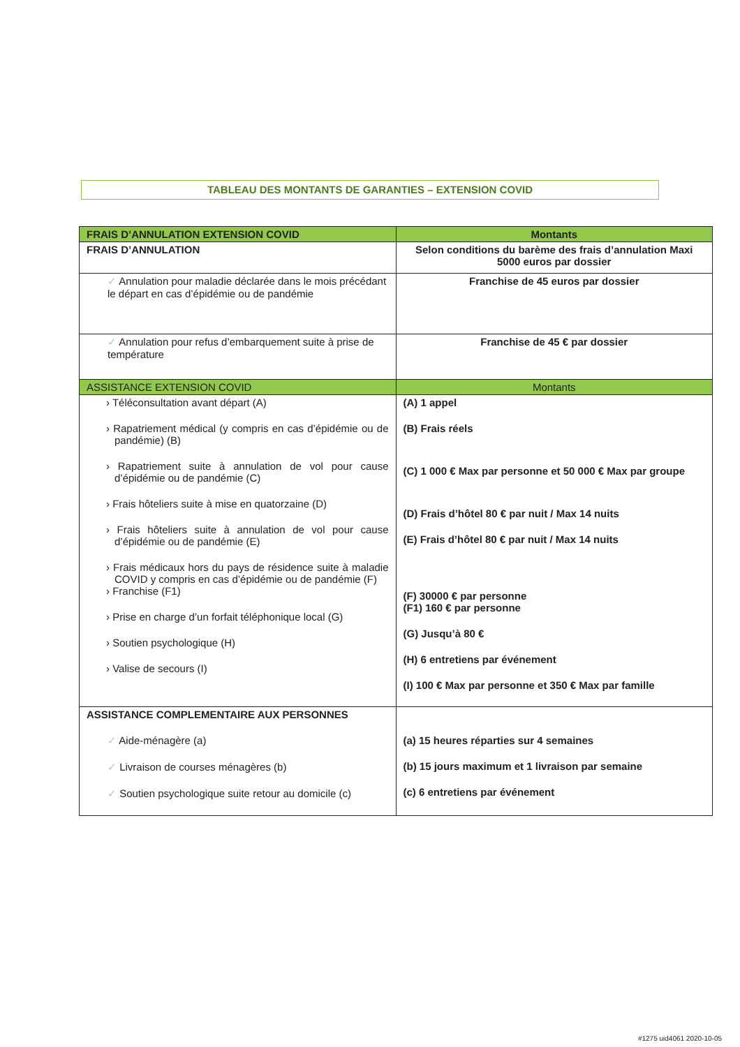TABLEAU DES MONTANTS DE GARANTIES – EXTENSION COVID
| FRAIS D’ANNULATION EXTENSION COVID | Montants |
| --- | --- |
| FRAIS D’ANNULATION | Selon conditions du barème des frais d’annulation Maxi 5000 euros par dossier |
| ✓ Annulation pour maladie déclarée dans le mois précédant le départ en cas d’épidémie ou de pandémie | Franchise de 45 euros par dossier |
| ✓ Annulation pour refus d’embarquement suite à prise de température | Franchise de 45 € par dossier |
| ASSISTANCE EXTENSION COVID | Montants |
| › Téléconsultation avant départ (A) › Rapatriement médical (y compris en cas d’épidémie ou de pandémie) (B) › Rapatriement suite à annulation de vol pour cause d’épidémie ou de pandémie (C) › Frais hôteliers suite à mise en quatorzaine (D) › Frais hôteliers suite à annulation de vol pour cause d’épidémie ou de pandémie (E) › Frais médicaux hors du pays de résidence suite à maladie COVID y compris en cas d’épidémie ou de pandémie (F) › Franchise (F1) › Prise en charge d’un forfait téléphonique local (G) › Soutien psychologique (H) › Valise de secours (I) | (A) 1 appel (B) Frais réels (C) 1 000 € Max par personne et 50 000 € Max par groupe (D) Frais d’hôtel 80 € par nuit / Max 14 nuits (E) Frais d’hôtel 80 € par nuit / Max 14 nuits (F) 30000 € par personne (F1) 160 € par personne (G) Jusqu’à 80 € (H) 6 entretiens par événement (I) 100 € Max par personne et 350 € Max par famille |
| ASSISTANCE COMPLEMENTAIRE AUX PERSONNES ✓ Aide-ménagère (a) ✓ Livraison de courses ménagères (b) ✓ Soutien psychologique suite retour au domicile (c) | (a) 15 heures réparties sur 4 semaines (b) 15 jours maximum et 1 livraison par semaine (c) 6 entretiens par événement |
#1275 uid4061 2020-10-05